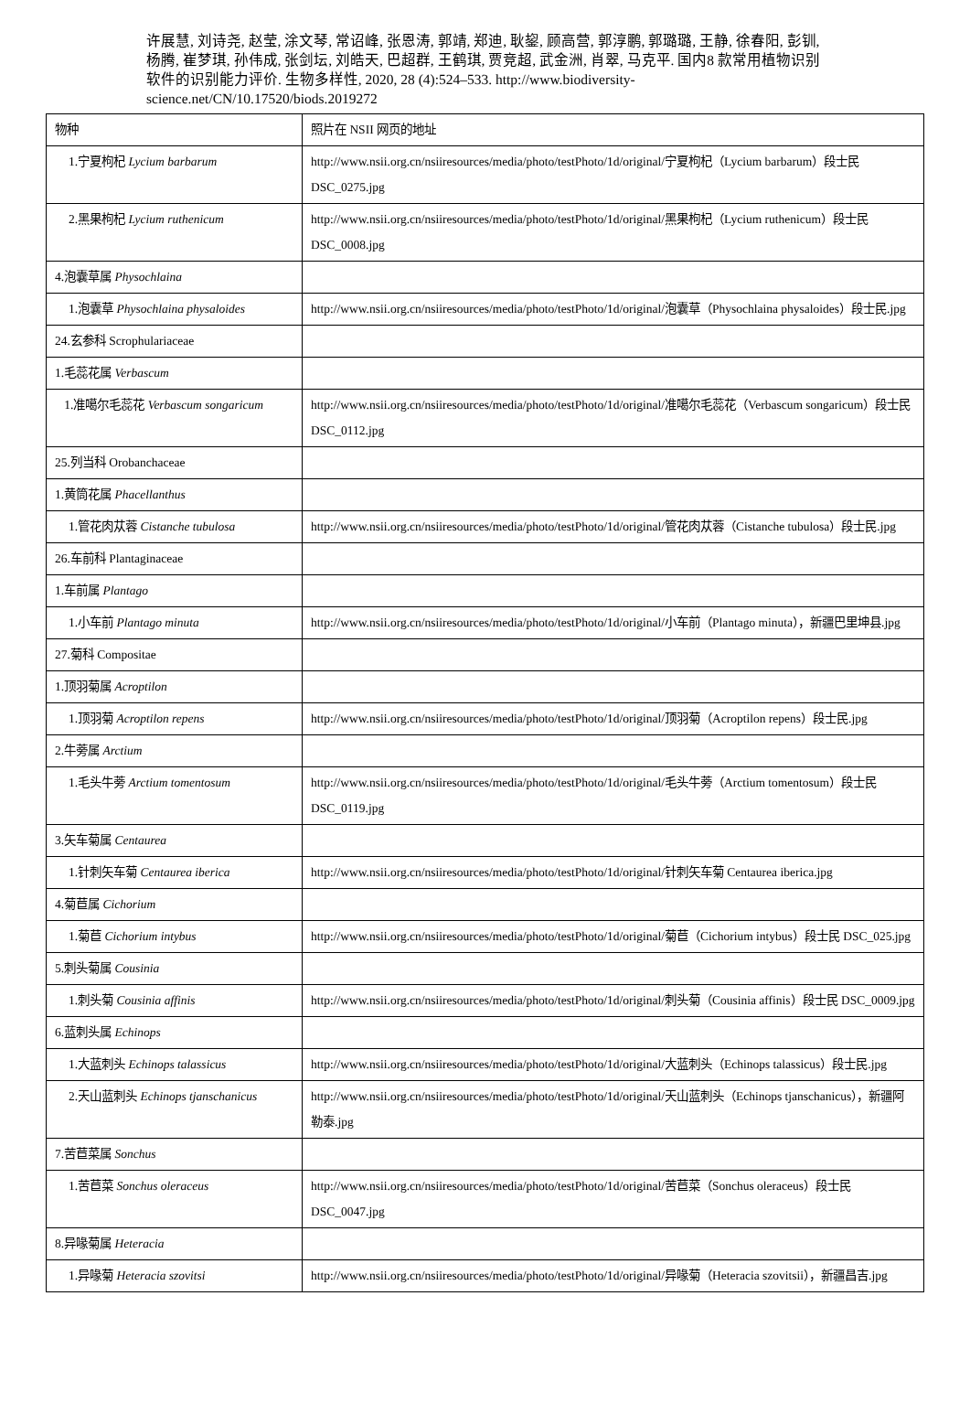许展慧, 刘诗尧, 赵莹, 涂文琴, 常诏峰, 张恩涛, 郭靖, 郑迪, 耿鋆, 顾高营, 郭淳鹏, 郭璐璐, 王静, 徐春阳, 彭钏, 杨腾, 崔梦琪, 孙伟成, 张剑坛, 刘皓天, 巴超群, 王鹤琪, 贾竞超, 武金洲, 肖翠, 马克平. 国内8 款常用植物识别软件的识别能力评价. 生物多样性, 2020, 28 (4):524–533. http://www.biodiversity-science.net/CN/10.17520/biods.2019272
| 物种 | 照片在 NSII 网页的地址 |
| 1.宁夏枸杞 Lycium barbarum | http://www.nsii.org.cn/nsiiresources/media/photo/testPhoto/1d/original/宁夏枸杞（Lycium barbarum）段士民 DSC_0275.jpg |
| 2.黑果枸杞 Lycium ruthenicum | http://www.nsii.org.cn/nsiiresources/media/photo/testPhoto/1d/original/黑果枸杞（Lycium ruthenicum）段士民 DSC_0008.jpg |
| 4.泡囊草属 Physochlaina | |
| 1.泡囊草 Physochlaina physaloides | http://www.nsii.org.cn/nsiiresources/media/photo/testPhoto/1d/original/泡囊草（Physochlaina physaloides）段士民.jpg |
| 24.玄参科 Scrophulariaceae | |
| 1.毛蕊花属 Verbascum | |
| 1.准噶尔毛蕊花 Verbascum songaricum | http://www.nsii.org.cn/nsiiresources/media/photo/testPhoto/1d/original/准噶尔毛蕊花（Verbascum songaricum）段士民 DSC_0112.jpg |
| 25.列当科 Orobanchaceae | |
| 1.黄筒花属 Phacellanthus | |
| 1.管花肉苁蓉 Cistanche tubulosa | http://www.nsii.org.cn/nsiiresources/media/photo/testPhoto/1d/original/管花肉苁蓉（Cistanche tubulosa）段士民.jpg |
| 26.车前科 Plantaginaceae | |
| 1.车前属 Plantago | |
| 1.小车前 Plantago minuta | http://www.nsii.org.cn/nsiiresources/media/photo/testPhoto/1d/original/小车前（Plantago minuta），新疆巴里坤县.jpg |
| 27.菊科 Compositae | |
| 1.顶羽菊属 Acroptilon | |
| 1.顶羽菊 Acroptilon repens | http://www.nsii.org.cn/nsiiresources/media/photo/testPhoto/1d/original/顶羽菊（Acroptilon repens）段士民.jpg |
| 2.牛蒡属 Arctium | |
| 1.毛头牛蒡 Arctium tomentosum | http://www.nsii.org.cn/nsiiresources/media/photo/testPhoto/1d/original/毛头牛蒡（Arctium tomentosum）段士民 DSC_0119.jpg |
| 3.矢车菊属 Centaurea | |
| 1.针刺矢车菊 Centaurea iberica | http://www.nsii.org.cn/nsiiresources/media/photo/testPhoto/1d/original/针刺矢车菊 Centaurea iberica.jpg |
| 4.菊苣属 Cichorium | |
| 1.菊苣 Cichorium intybus | http://www.nsii.org.cn/nsiiresources/media/photo/testPhoto/1d/original/菊苣（Cichorium intybus）段士民 DSC_025.jpg |
| 5.刺头菊属 Cousinia | |
| 1.刺头菊 Cousinia affinis | http://www.nsii.org.cn/nsiiresources/media/photo/testPhoto/1d/original/刺头菊（Cousinia affinis）段士民 DSC_0009.jpg |
| 6.蓝刺头属 Echinops | |
| 1.大蓝刺头 Echinops talassicus | http://www.nsii.org.cn/nsiiresources/media/photo/testPhoto/1d/original/大蓝刺头（Echinops talassicus）段士民.jpg |
| 2.天山蓝刺头 Echinops tjanschanicus | http://www.nsii.org.cn/nsiiresources/media/photo/testPhoto/1d/original/天山蓝刺头（Echinops tjanschanicus），新疆阿勒泰.jpg |
| 7.苦苣菜属 Sonchus | |
| 1.苦苣菜 Sonchus oleraceus | http://www.nsii.org.cn/nsiiresources/media/photo/testPhoto/1d/original/苦苣菜（Sonchus oleraceus）段士民 DSC_0047.jpg |
| 8.异喙菊属 Heteracia | |
| 1.异喙菊 Heteracia szovitsi | http://www.nsii.org.cn/nsiiresources/media/photo/testPhoto/1d/original/异喙菊（Heteracia szovitsii），新疆昌吉.jpg |